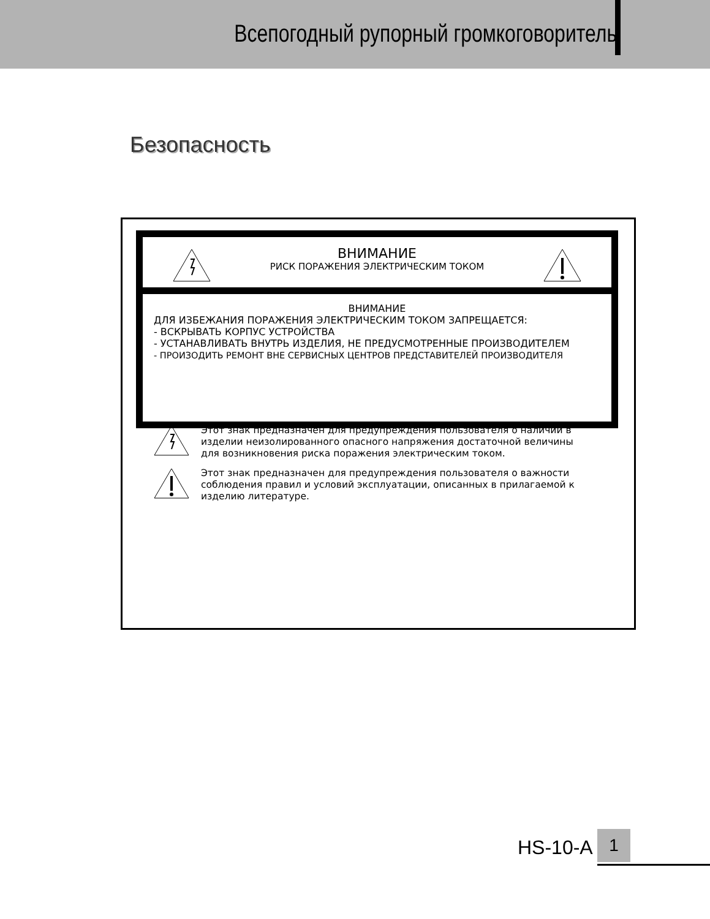Всепогодный рупорный громкоговоритель
Безопасность
ВНИМАНИЕ
РИСК ПОРАЖЕНИЯ ЭЛЕКТРИЧЕСКИМ ТОКОМ
ВНИМАНИЕ
ДЛЯ ИЗБЕЖАНИЯ ПОРАЖЕНИЯ ЭЛЕКТРИЧЕСКИМ ТОКОМ ЗАПРЕЩАЕТСЯ:
- ВСКРЫВАТЬ КОРПУС УСТРОЙСТВА
- УСТАНАВЛИВАТЬ ВНУТРЬ ИЗДЕЛИЯ, НЕ ПРЕДУСМОТРЕННЫЕ ПРОИЗВОДИТЕЛЕМ
- ПРОИЗОДИТЬ РЕМОНТ ВНЕ СЕРВИСНЫХ ЦЕНТРОВ ПРЕДСТАВИТЕЛЕЙ ПРОИЗВОДИТЕЛЯ
Этот знак предназначен для предупреждения пользователя о наличии в изделии неизолированного опасного напряжения достаточной величины для возникновения риска поражения электрическим током.
Этот знак предназначен для предупреждения пользователя о важности соблюдения правил и условий эксплуатации, описанных в прилагаемой к изделию литературе.
HS-10-A 1